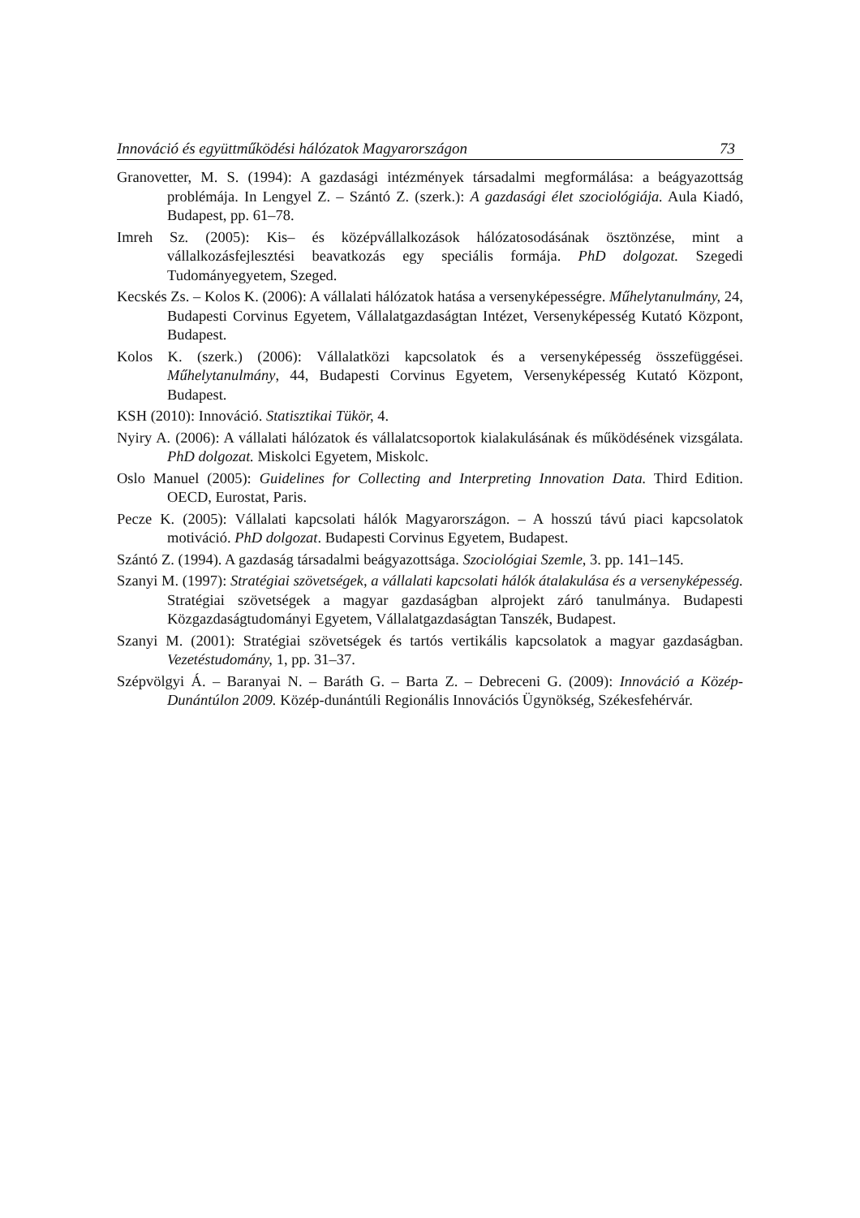Innováció és együttműködési hálózatok Magyarországon 73
Granovetter, M. S. (1994): A gazdasági intézmények társadalmi megformálása: a beágyazottság problémája. In Lengyel Z. – Szántó Z. (szerk.): A gazdasági élet szociológiája. Aula Kiadó, Budapest, pp. 61–78.
Imreh Sz. (2005): Kis– és középvállalkozások hálózatosodásának ösztönzése, mint a vállalkozásfejlesztési beavatkozás egy speciális formája. PhD dolgozat. Szegedi Tudományegyetem, Szeged.
Kecskés Zs. – Kolos K. (2006): A vállalati hálózatok hatása a versenyképességre. Műhelytanulmány, 24, Budapesti Corvinus Egyetem, Vállalatgazdaságtan Intézet, Versenyképesség Kutató Központ, Budapest.
Kolos K. (szerk.) (2006): Vállalatközi kapcsolatok és a versenyképesség összefüggései. Műhelytanulmány, 44, Budapesti Corvinus Egyetem, Versenyképesség Kutató Központ, Budapest.
KSH (2010): Innováció. Statisztikai Tükör, 4.
Nyiry A. (2006): A vállalati hálózatok és vállalatcsoportok kialakulásának és működésének vizsgálata. PhD dolgozat. Miskolci Egyetem, Miskolc.
Oslo Manuel (2005): Guidelines for Collecting and Interpreting Innovation Data. Third Edition. OECD, Eurostat, Paris.
Pecze K. (2005): Vállalati kapcsolati hálók Magyarországon. – A hosszú távú piaci kapcsolatok motiváció. PhD dolgozat. Budapesti Corvinus Egyetem, Budapest.
Szántó Z. (1994). A gazdaság társadalmi beágyazottsága. Szociológiai Szemle, 3. pp. 141–145.
Szanyi M. (1997): Stratégiai szövetségek, a vállalati kapcsolati hálók átalakulása és a versenyképesség. Stratégiai szövetségek a magyar gazdaságban alprojekt záró tanulmánya. Budapesti Közgazdaságtudományi Egyetem, Vállalatgazdaságtan Tanszék, Budapest.
Szanyi M. (2001): Stratégiai szövetségek és tartós vertikális kapcsolatok a magyar gazdaságban. Vezetéstudomány, 1, pp. 31–37.
Szépvölgyi Á. – Baranyai N. – Baráth G. – Barta Z. – Debreceni G. (2009): Innováció a Közép-Dunántúlon 2009. Közép-dunántúli Regionális Innovációs Ügynökség, Székesfehérvár.